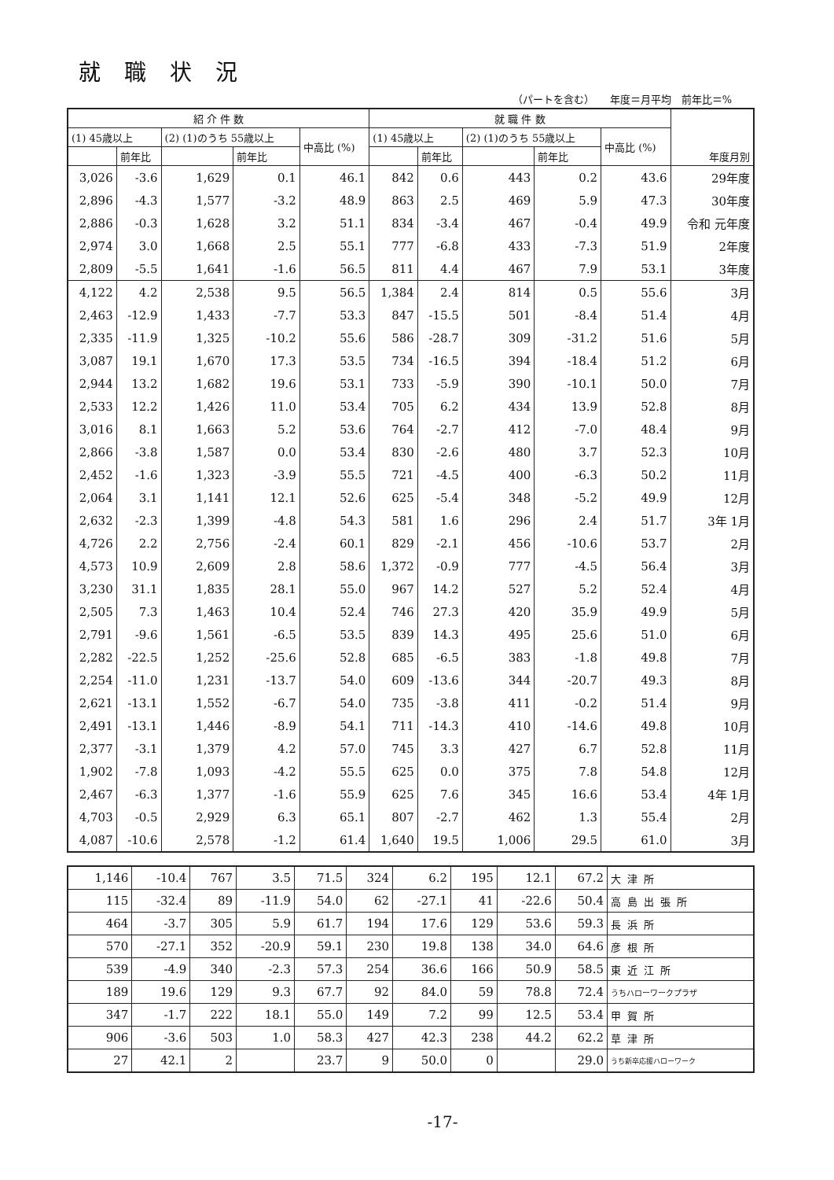就職状況
（パートを含む）　　年度＝月平均　前年比＝%
| 紹 介 件 数 | | | | | 就 職 件 数 | | | | | 年度月別 |
| --- | --- | --- | --- | --- | --- | --- | --- | --- | --- | --- |
| (1) 45歳以上 | | (2) (1)のうち 55歳以上 | | 中高比 (%) | (1) 45歳以上 | | (2) (1)のうち 55歳以上 | | 中高比 (%) | |
| | 前年比 | | 前年比 | | | 前年比 | | 前年比 | | |
| 3,026 | -3.6 | 1,629 | 0.1 | 46.1 | 842 | 0.6 | 443 | 0.2 | 43.6 | 29年度 |
| 2,896 | -4.3 | 1,577 | -3.2 | 48.9 | 863 | 2.5 | 469 | 5.9 | 47.3 | 30年度 |
| 2,886 | -0.3 | 1,628 | 3.2 | 51.1 | 834 | -3.4 | 467 | -0.4 | 49.9 | 令和 元年度 |
| 2,974 | 3.0 | 1,668 | 2.5 | 55.1 | 777 | -6.8 | 433 | -7.3 | 51.9 | 2年度 |
| 2,809 | -5.5 | 1,641 | -1.6 | 56.5 | 811 | 4.4 | 467 | 7.9 | 53.1 | 3年度 |
| 4,122 | 4.2 | 2,538 | 9.5 | 56.5 | 1,384 | 2.4 | 814 | 0.5 | 55.6 | 3月 |
| 2,463 | -12.9 | 1,433 | -7.7 | 53.3 | 847 | -15.5 | 501 | -8.4 | 51.4 | 4月 |
| 2,335 | -11.9 | 1,325 | -10.2 | 55.6 | 586 | -28.7 | 309 | -31.2 | 51.6 | 5月 |
| 3,087 | 19.1 | 1,670 | 17.3 | 53.5 | 734 | -16.5 | 394 | -18.4 | 51.2 | 6月 |
| 2,944 | 13.2 | 1,682 | 19.6 | 53.1 | 733 | -5.9 | 390 | -10.1 | 50.0 | 7月 |
| 2,533 | 12.2 | 1,426 | 11.0 | 53.4 | 705 | 6.2 | 434 | 13.9 | 52.8 | 8月 |
| 3,016 | 8.1 | 1,663 | 5.2 | 53.6 | 764 | -2.7 | 412 | -7.0 | 48.4 | 9月 |
| 2,866 | -3.8 | 1,587 | 0.0 | 53.4 | 830 | -2.6 | 480 | 3.7 | 52.3 | 10月 |
| 2,452 | -1.6 | 1,323 | -3.9 | 55.5 | 721 | -4.5 | 400 | -6.3 | 50.2 | 11月 |
| 2,064 | 3.1 | 1,141 | 12.1 | 52.6 | 625 | -5.4 | 348 | -5.2 | 49.9 | 12月 |
| 2,632 | -2.3 | 1,399 | -4.8 | 54.3 | 581 | 1.6 | 296 | 2.4 | 51.7 | 3年 1月 |
| 4,726 | 2.2 | 2,756 | -2.4 | 60.1 | 829 | -2.1 | 456 | -10.6 | 53.7 | 2月 |
| 4,573 | 10.9 | 2,609 | 2.8 | 58.6 | 1,372 | -0.9 | 777 | -4.5 | 56.4 | 3月 |
| 3,230 | 31.1 | 1,835 | 28.1 | 55.0 | 967 | 14.2 | 527 | 5.2 | 52.4 | 4月 |
| 2,505 | 7.3 | 1,463 | 10.4 | 52.4 | 746 | 27.3 | 420 | 35.9 | 49.9 | 5月 |
| 2,791 | -9.6 | 1,561 | -6.5 | 53.5 | 839 | 14.3 | 495 | 25.6 | 51.0 | 6月 |
| 2,282 | -22.5 | 1,252 | -25.6 | 52.8 | 685 | -6.5 | 383 | -1.8 | 49.8 | 7月 |
| 2,254 | -11.0 | 1,231 | -13.7 | 54.0 | 609 | -13.6 | 344 | -20.7 | 49.3 | 8月 |
| 2,621 | -13.1 | 1,552 | -6.7 | 54.0 | 735 | -3.8 | 411 | -0.2 | 51.4 | 9月 |
| 2,491 | -13.1 | 1,446 | -8.9 | 54.1 | 711 | -14.3 | 410 | -14.6 | 49.8 | 10月 |
| 2,377 | -3.1 | 1,379 | 4.2 | 57.0 | 745 | 3.3 | 427 | 6.7 | 52.8 | 11月 |
| 1,902 | -7.8 | 1,093 | -4.2 | 55.5 | 625 | 0.0 | 375 | 7.8 | 54.8 | 12月 |
| 2,467 | -6.3 | 1,377 | -1.6 | 55.9 | 625 | 7.6 | 345 | 16.6 | 53.4 | 4年 1月 |
| 4,703 | -0.5 | 2,929 | 6.3 | 65.1 | 807 | -2.7 | 462 | 1.3 | 55.4 | 2月 |
| 4,087 | -10.6 | 2,578 | -1.2 | 61.4 | 1,640 | 19.5 | 1,006 | 29.5 | 61.0 | 3月 |
| 1,146 | -10.4 | 767 | 3.5 | 71.5 | 324 | 6.2 | 195 | 12.1 | 67.2 | 大津所 |
| 115 | -32.4 | 89 | -11.9 | 54.0 | 62 | -27.1 | 41 | -22.6 | 50.4 | 高島出張所 |
| 464 | -3.7 | 305 | 5.9 | 61.7 | 194 | 17.6 | 129 | 53.6 | 59.3 | 長浜所 |
| 570 | -27.1 | 352 | -20.9 | 59.1 | 230 | 19.8 | 138 | 34.0 | 64.6 | 彦根所 |
| 539 | -4.9 | 340 | -2.3 | 57.3 | 254 | 36.6 | 166 | 50.9 | 58.5 | 東近江所 |
| 189 | 19.6 | 129 | 9.3 | 67.7 | 92 | 84.0 | 59 | 78.8 | 72.4 | うちハローワークプラザ |
| 347 | -1.7 | 222 | 18.1 | 55.0 | 149 | 7.2 | 99 | 12.5 | 53.4 | 甲賀所 |
| 906 | -3.6 | 503 | 1.0 | 58.3 | 427 | 42.3 | 238 | 44.2 | 62.2 | 草津所 |
| 27 | 42.1 | 2 | | 23.7 | 9 | 50.0 | 0 | | 29.0 | うち新卒応援ハローワーク |
-17-